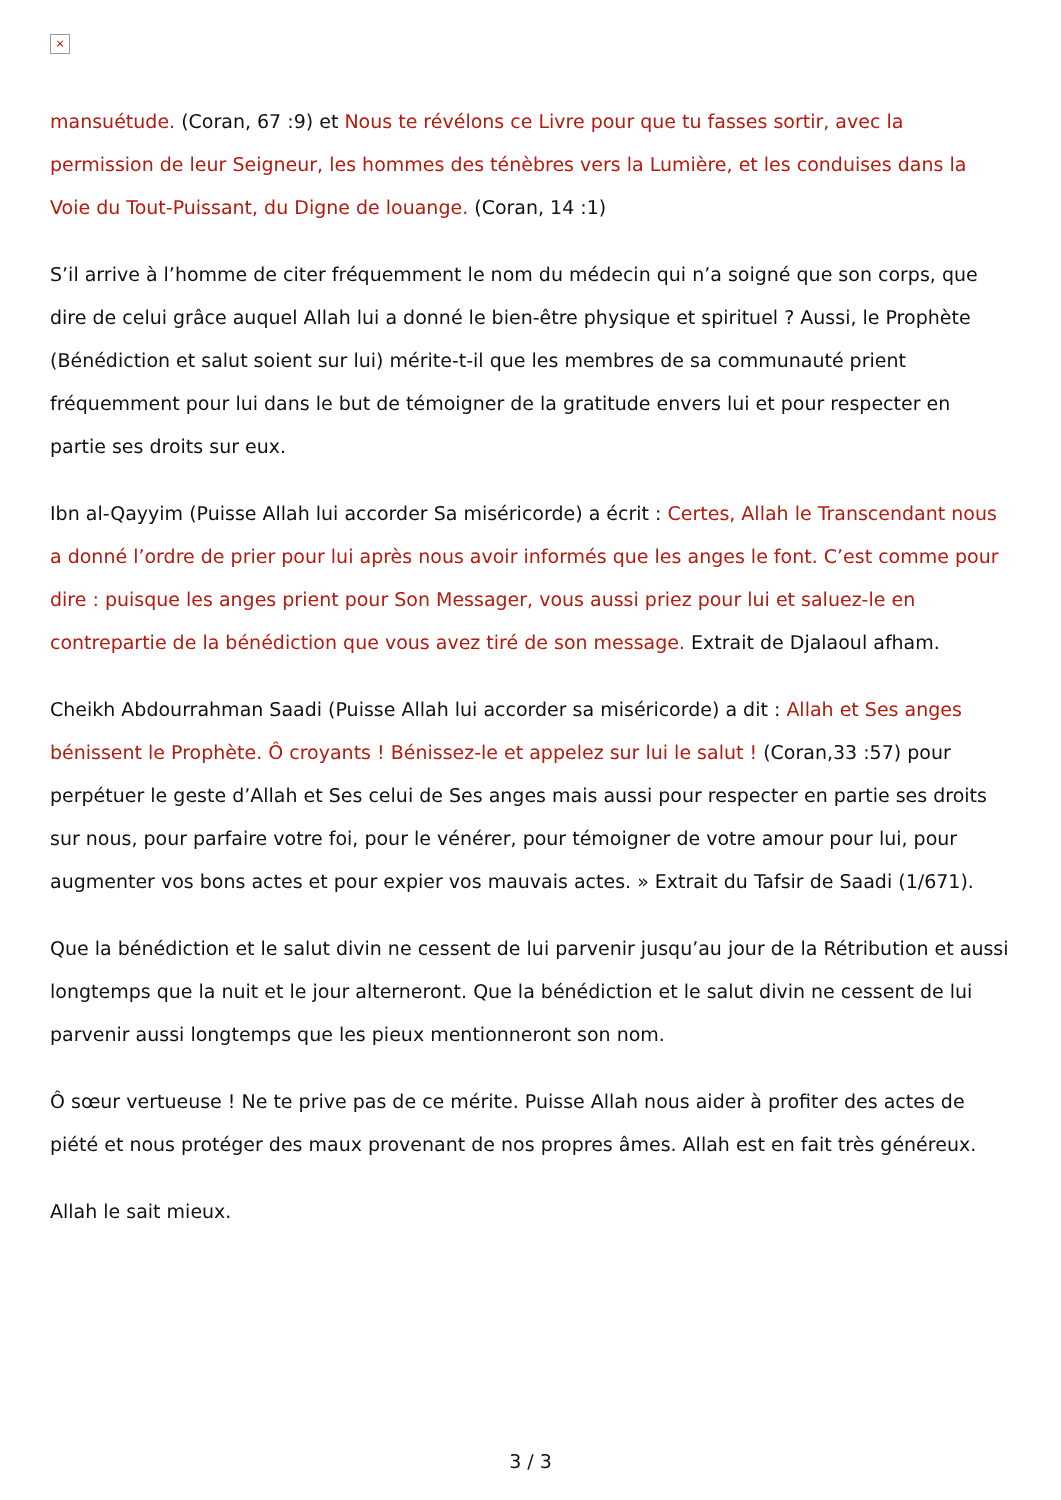×
mansuétude. (Coran, 67 :9) et Nous te révélons ce Livre pour que tu fasses sortir, avec la permission de leur Seigneur, les hommes des ténèbres vers la Lumière, et les conduises dans la Voie du Tout-Puissant, du Digne de louange. (Coran, 14 :1)
S’il arrive à l’homme de citer fréquemment le nom du médecin qui n’a soigné que son corps, que dire de celui grâce auquel Allah lui a donné le bien-être physique et spirituel ? Aussi, le Prophète (Bénédiction et salut soient sur lui) mérite-t-il que les membres de sa communauté prient fréquemment pour lui dans le but de témoigner de la gratitude envers lui et pour respecter en partie ses droits sur eux.
Ibn al-Qayyim (Puisse Allah lui accorder Sa miséricorde) a écrit : Certes, Allah le Transcendant nous a donné l’ordre de prier pour lui après nous avoir informés que les anges le font. C’est comme pour dire : puisque les anges prient pour Son Messager, vous aussi priez pour lui et saluez-le en contrepartie de la bénédiction que vous avez tiré de son message. Extrait de Djalaoul afham.
Cheikh Abdourrahman Saadi (Puisse Allah lui accorder sa miséricorde) a dit : Allah et Ses anges bénissent le Prophète. Ô croyants ! Bénissez-le et appelez sur lui le salut ! (Coran,33 :57) pour perpétuer le geste d’Allah et Ses celui de Ses anges mais aussi pour respecter en partie ses droits sur nous, pour parfaire votre foi, pour le vénérer, pour témoigner de votre amour pour lui, pour augmenter vos bons actes et pour expier vos mauvais actes. » Extrait du Tafsir de Saadi (1/671).
Que la bénédiction et le salut divin ne cessent de lui parvenir jusqu’au jour de la Rétribution et aussi longtemps que la nuit et le jour alterneront. Que la bénédiction et le salut divin ne cessent de lui parvenir aussi longtemps que les pieux mentionneront son nom.
Ô sœur vertueuse ! Ne te prive pas de ce mérite. Puisse Allah nous aider à profiter des actes de piété et nous protéger des maux provenant de nos propres âmes. Allah est en fait très généreux.
Allah le sait mieux.
3 / 3